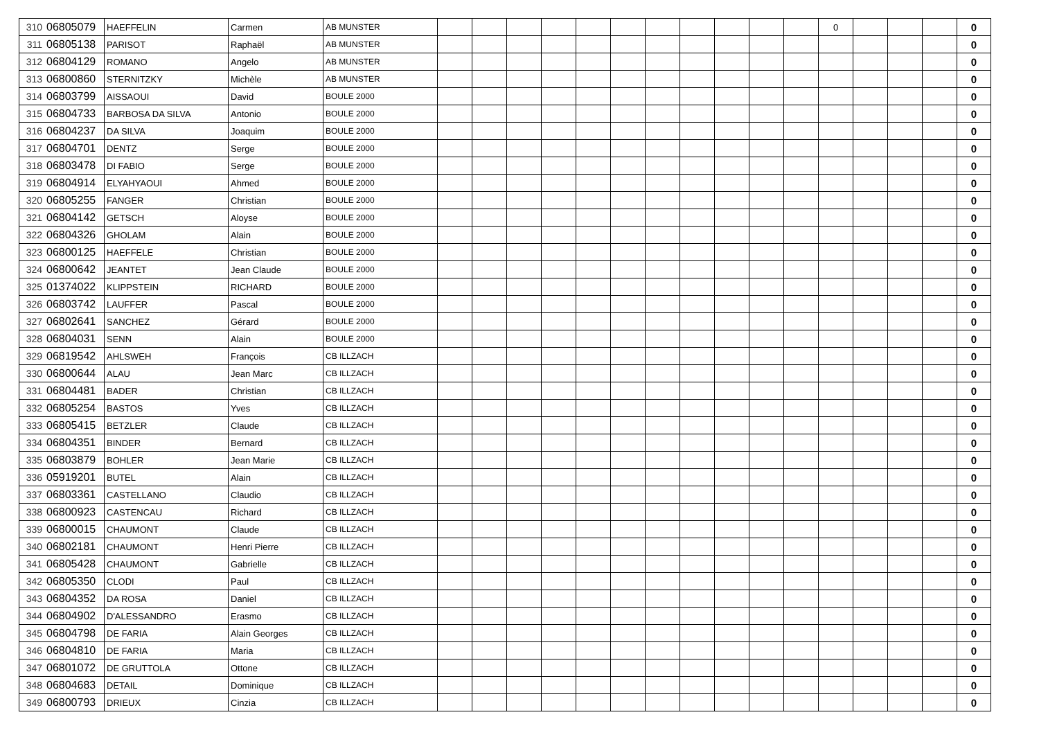| 310 | 06805079 | HAEFFELIN | Carmen | AB MUNSTER | | | | | | | | | | | | 0 | | | | 0 |
| 311 | 06805138 | PARISOT | Raphaël | AB MUNSTER | | | | | | | | | | | | | | | | 0 |
| 312 | 06804129 | ROMANO | Angelo | AB MUNSTER | | | | | | | | | | | | | | | | 0 |
| 313 | 06800860 | STERNITZKY | Michèle | AB MUNSTER | | | | | | | | | | | | | | | | 0 |
| 314 | 06803799 | AISSAOUI | David | BOULE 2000 | | | | | | | | | | | | | | | | 0 |
| 315 | 06804733 | BARBOSA DA SILVA | Antonio | BOULE 2000 | | | | | | | | | | | | | | | | 0 |
| 316 | 06804237 | DA SILVA | Joaquim | BOULE 2000 | | | | | | | | | | | | | | | | 0 |
| 317 | 06804701 | DENTZ | Serge | BOULE 2000 | | | | | | | | | | | | | | | | 0 |
| 318 | 06803478 | DI FABIO | Serge | BOULE 2000 | | | | | | | | | | | | | | | | 0 |
| 319 | 06804914 | ELYAHYAOUI | Ahmed | BOULE 2000 | | | | | | | | | | | | | | | | 0 |
| 320 | 06805255 | FANGER | Christian | BOULE 2000 | | | | | | | | | | | | | | | | 0 |
| 321 | 06804142 | GETSCH | Aloyse | BOULE 2000 | | | | | | | | | | | | | | | | 0 |
| 322 | 06804326 | GHOLAM | Alain | BOULE 2000 | | | | | | | | | | | | | | | | 0 |
| 323 | 06800125 | HAEFFELE | Christian | BOULE 2000 | | | | | | | | | | | | | | | | 0 |
| 324 | 06800642 | JEANTET | Jean Claude | BOULE 2000 | | | | | | | | | | | | | | | | 0 |
| 325 | 01374022 | KLIPPSTEIN | RICHARD | BOULE 2000 | | | | | | | | | | | | | | | | 0 |
| 326 | 06803742 | LAUFFER | Pascal | BOULE 2000 | | | | | | | | | | | | | | | | 0 |
| 327 | 06802641 | SANCHEZ | Gérard | BOULE 2000 | | | | | | | | | | | | | | | | 0 |
| 328 | 06804031 | SENN | Alain | BOULE 2000 | | | | | | | | | | | | | | | | 0 |
| 329 | 06819542 | AHLSWEH | François | CB ILLZACH | | | | | | | | | | | | | | | | 0 |
| 330 | 06800644 | ALAU | Jean Marc | CB ILLZACH | | | | | | | | | | | | | | | | 0 |
| 331 | 06804481 | BADER | Christian | CB ILLZACH | | | | | | | | | | | | | | | | 0 |
| 332 | 06805254 | BASTOS | Yves | CB ILLZACH | | | | | | | | | | | | | | | | 0 |
| 333 | 06805415 | BETZLER | Claude | CB ILLZACH | | | | | | | | | | | | | | | | 0 |
| 334 | 06804351 | BINDER | Bernard | CB ILLZACH | | | | | | | | | | | | | | | | 0 |
| 335 | 06803879 | BOHLER | Jean Marie | CB ILLZACH | | | | | | | | | | | | | | | | 0 |
| 336 | 05919201 | BUTEL | Alain | CB ILLZACH | | | | | | | | | | | | | | | | 0 |
| 337 | 06803361 | CASTELLANO | Claudio | CB ILLZACH | | | | | | | | | | | | | | | | 0 |
| 338 | 06800923 | CASTENCAU | Richard | CB ILLZACH | | | | | | | | | | | | | | | | 0 |
| 339 | 06800015 | CHAUMONT | Claude | CB ILLZACH | | | | | | | | | | | | | | | | 0 |
| 340 | 06802181 | CHAUMONT | Henri Pierre | CB ILLZACH | | | | | | | | | | | | | | | | 0 |
| 341 | 06805428 | CHAUMONT | Gabrielle | CB ILLZACH | | | | | | | | | | | | | | | | 0 |
| 342 | 06805350 | CLODI | Paul | CB ILLZACH | | | | | | | | | | | | | | | | 0 |
| 343 | 06804352 | DA ROSA | Daniel | CB ILLZACH | | | | | | | | | | | | | | | | 0 |
| 344 | 06804902 | D'ALESSANDRO | Erasmo | CB ILLZACH | | | | | | | | | | | | | | | | 0 |
| 345 | 06804798 | DE FARIA | Alain Georges | CB ILLZACH | | | | | | | | | | | | | | | | 0 |
| 346 | 06804810 | DE FARIA | Maria | CB ILLZACH | | | | | | | | | | | | | | | | 0 |
| 347 | 06801072 | DE GRUTTOLA | Ottone | CB ILLZACH | | | | | | | | | | | | | | | | 0 |
| 348 | 06804683 | DETAIL | Dominique | CB ILLZACH | | | | | | | | | | | | | | | | 0 |
| 349 | 06800793 | DRIEUX | Cinzia | CB ILLZACH | | | | | | | | | | | | | | | | 0 |